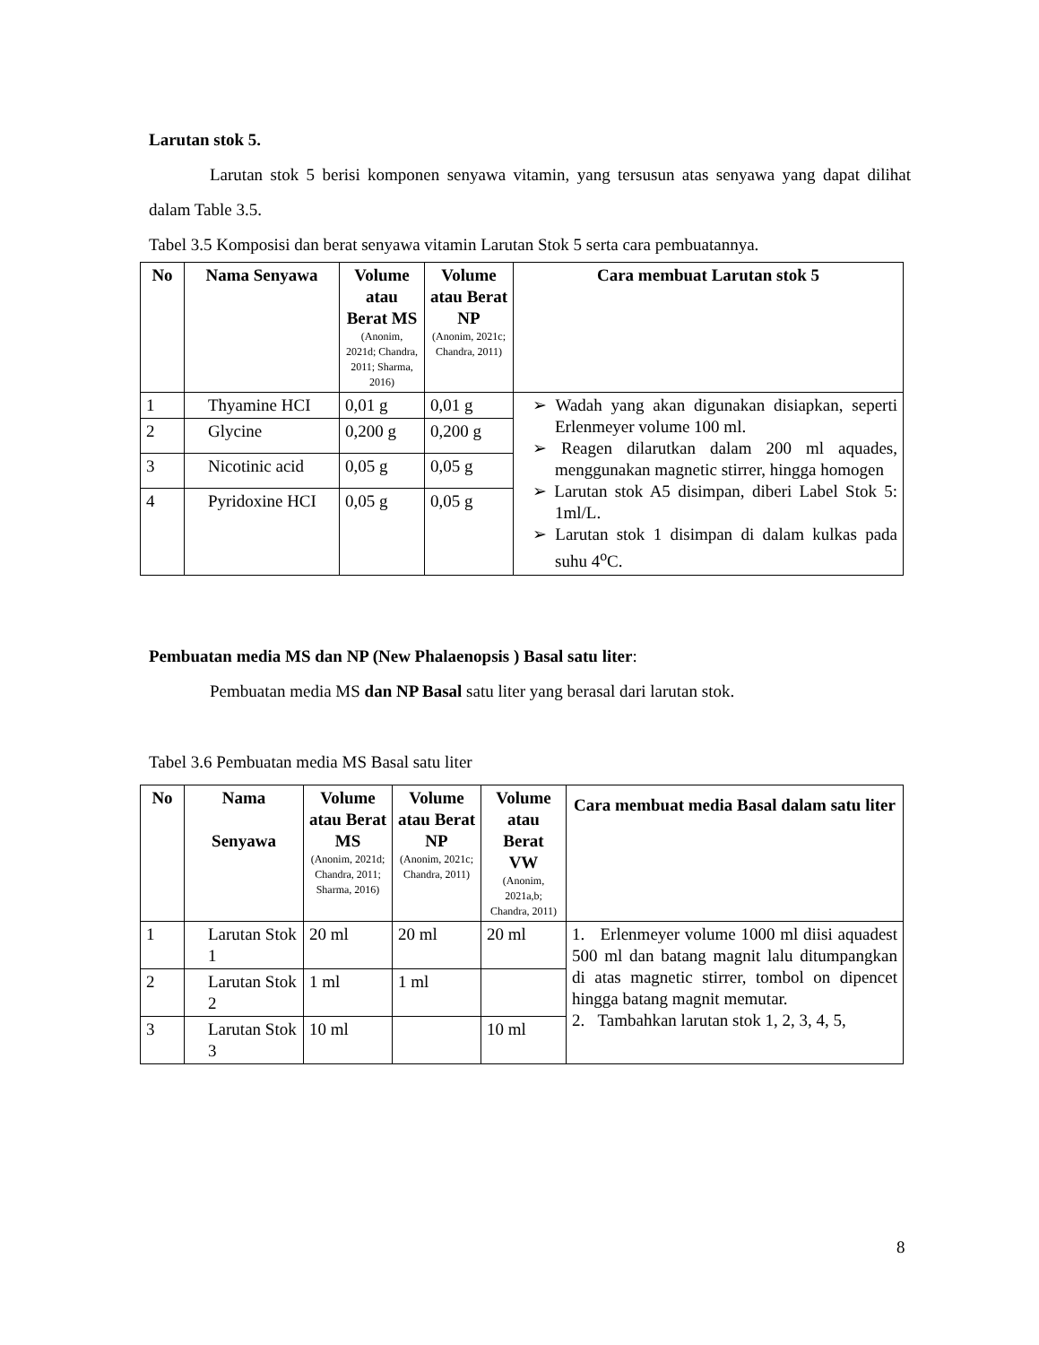Larutan stok 5.
Larutan stok 5 berisi komponen senyawa vitamin, yang tersusun atas senyawa yang dapat dilihat dalam Table 3.5.
Tabel 3.5 Komposisi dan berat senyawa vitamin Larutan Stok 5 serta cara pembuatannya.
| No | Nama Senyawa | Volume atau Berat MS (Anonim, 2021d; Chandra, 2011; Sharma, 2016) | Volume atau Berat NP (Anonim, 2021c; Chandra, 2011) | Cara membuat Larutan stok 5 |
| --- | --- | --- | --- | --- |
| 1 | Thyamine HCI | 0,01 g | 0,01 g | ➢ Wadah yang akan digunakan disiapkan, seperti Erlenmeyer volume 100 ml. ➢ Reagen dilarutkan dalam 200 ml aquades, menggunakan magnetic stirrer, hingga homogen ➢ Larutan stok A5 disimpan, diberi Label Stok 5: 1ml/L. ➢ Larutan stok 1 disimpan di dalam kulkas pada suhu 4<sup>o</sup>C. |
| 2 | Glycine | 0,200 g | 0,200 g | |
| 3 | Nicotinic acid | 0,05 g | 0,05 g | |
| 4 | Pyridoxine HCI | 0,05 g | 0,05 g | |
Pembuatan media MS dan NP (New Phalaenopsis ) Basal satu liter:
Pembuatan media MS dan NP Basal satu liter yang berasal dari larutan stok.
Tabel 3.6 Pembuatan media MS Basal satu liter
| No | Nama Senyawa | Volume atau Berat MS (Anonim, 2021d; Chandra, 2011; Sharma, 2016) | Volume atau Berat NP (Anonim, 2021c; Chandra, 2011) | Volume atau Berat VW (Anonim, 2021a,b; Chandra, 2011) | Cara membuat media Basal dalam satu liter |
| --- | --- | --- | --- | --- | --- |
| 1 | Larutan Stok 1 | 20 ml | 20 ml | 20 ml | 1. Erlenmeyer volume 1000 ml diisi aquadest 500 ml dan batang magnit lalu ditumpangkan di atas magnetic stirrer, tombol on dipencet hingga batang magnit memutar. 2. Tambahkan larutan stok 1, 2, 3, 4, 5, |
| 2 | Larutan Stok 2 | 1 ml | 1 ml | | |
| 3 | Larutan Stok 3 | 10 ml | | 10 ml | |
8